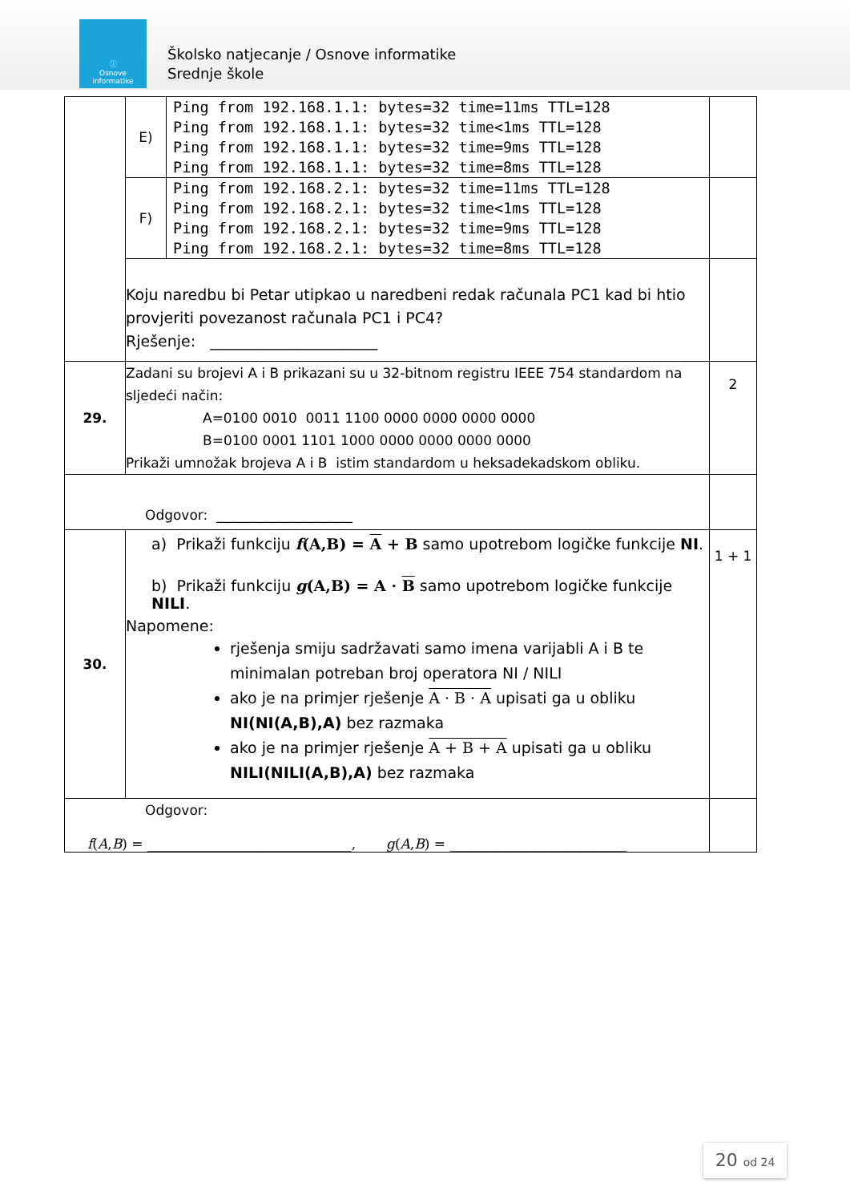ⓘ
Osnove
informatike
Školsko natjecanje / Osnove informatike
Srednje škole
| | E) | Ping from 192.168.1.1: bytes=32 time=11ms TTL=128 Ping from 192.168.1.1: bytes=32 time<1ms TTL=128 Ping from 192.168.1.1: bytes=32 time=9ms TTL=128 Ping from 192.168.1.1: bytes=32 time=8ms TTL=128 | |
| | F) | Ping from 192.168.2.1: bytes=32 time=11ms TTL=128 Ping from 192.168.2.1: bytes=32 time<1ms TTL=128 Ping from 192.168.2.1: bytes=32 time=9ms TTL=128 Ping from 192.168.2.1: bytes=32 time=8ms TTL=128 | |
| | Koju naredbu bi Petar utipkao u naredbeni redak računala PC1 kad bi htio provjeriti povezanost računala PC1 i PC4? Rješenje: ______________________ | | |
| 29. | Zadani su brojevi A i B prikazani su u 32-bitnom registru IEEE 754 standardom na sljedeći način: A=0100 0010 0011 1100 0000 0000 0000 0000 B=0100 0001 1101 1000 0000 0000 0000 0000 Prikaži umnožak brojeva A i B istim standardom u heksadekadskom obliku. | | 2 |
| Odgovor: ____________________ | | | |
| 30. | a) Prikaži funkciju f (A,B) = A + B samo upotrebom logičke funkcije NI . b) Prikaži funkciju g (A,B) = A · B samo upotrebom logičke funkcije NILI . Napomene: rješenja smiju sadržavati samo imena varijabli A i B te minimalan potreban broj operatora NI / NILI ako je na primjer rješenje A · B · A upisati ga u obliku NI(NI(A,B),A) bez razmaka ako je na primjer rješenje A + B + A upisati ga u obliku NILI(NILI(A,B),A) bez razmaka | | 1 + 1 |
| Odgovor: f ( A , B ) = ______________________________, g ( A , B ) = __________________________ | | | |
20 od 24